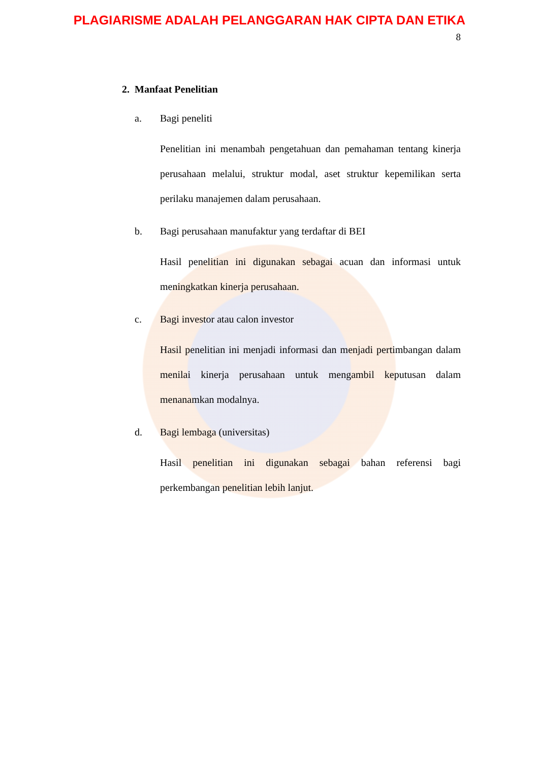PLAGIARISME ADALAH PELANGGARAN HAK CIPTA DAN ETIKA
8
2. Manfaat Penelitian
a. Bagi peneliti
Penelitian ini menambah pengetahuan dan pemahaman tentang kinerja perusahaan melalui, struktur modal, aset struktur kepemilikan serta perilaku manajemen dalam perusahaan.
b. Bagi perusahaan manufaktur yang terdaftar di BEI
Hasil penelitian ini digunakan sebagai acuan dan informasi untuk meningkatkan kinerja perusahaan.
c. Bagi investor atau calon investor
Hasil penelitian ini menjadi informasi dan menjadi pertimbangan dalam menilai kinerja perusahaan untuk mengambil keputusan dalam menanamkan modalnya.
d. Bagi lembaga (universitas)
Hasil penelitian ini digunakan sebagai bahan referensi bagi perkembangan penelitian lebih lanjut.